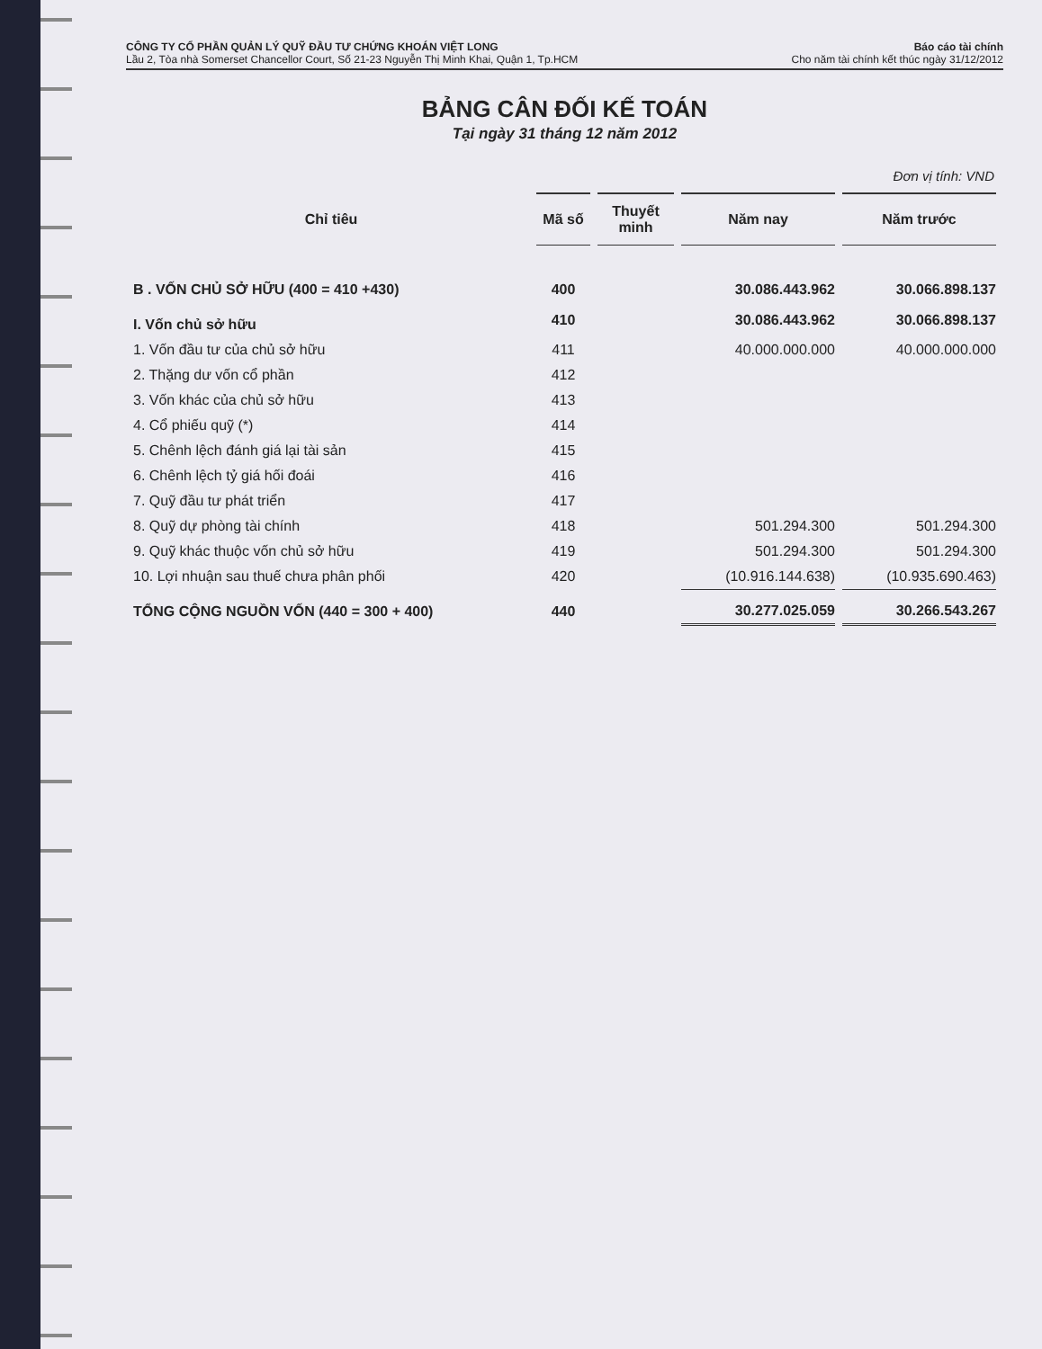CÔNG TY CỔ PHẦN QUẢN LÝ QUỸ ĐẦU TƯ CHỨNG KHOÁN VIỆT LONG
Lầu 2, Tòa nhà Somerset Chancellor Court, Số 21-23 Nguyễn Thị Minh Khai, Quận 1, Tp.HCM
Báo cáo tài chính
Cho năm tài chính kết thúc ngày 31/12/2012
BẢNG CÂN ĐỐI KẾ TOÁN
Tại ngày 31 tháng 12 năm 2012
Đơn vị tính: VND
| Chỉ tiêu | Mã số | Thuyết minh | Năm nay | Năm trước |
| --- | --- | --- | --- | --- |
| B . VỐN CHỦ SỞ HỮU (400 = 410 +430) | 400 | | 30.086.443.962 | 30.066.898.137 |
| I. Vốn chủ sở hữu | 410 | | 30.086.443.962 | 30.066.898.137 |
| 1. Vốn đầu tư của chủ sở hữu | 411 | | 40.000.000.000 | 40.000.000.000 |
| 2. Thặng dư vốn cổ phần | 412 | | | |
| 3. Vốn khác của chủ sở hữu | 413 | | | |
| 4. Cổ phiếu quỹ (*) | 414 | | | |
| 5. Chênh lệch đánh giá lại tài sản | 415 | | | |
| 6. Chênh lệch tỷ giá hối đoái | 416 | | | |
| 7. Quỹ đầu tư phát triển | 417 | | | |
| 8. Quỹ dự phòng tài chính | 418 | | 501.294.300 | 501.294.300 |
| 9. Quỹ khác thuộc vốn chủ sở hữu | 419 | | 501.294.300 | 501.294.300 |
| 10. Lợi nhuận sau thuế chưa phân phối | 420 | | (10.916.144.638) | (10.935.690.463) |
| TỔNG CỘNG NGUỒN VỐN (440 = 300 + 400) | 440 | | 30.277.025.059 | 30.266.543.267 |